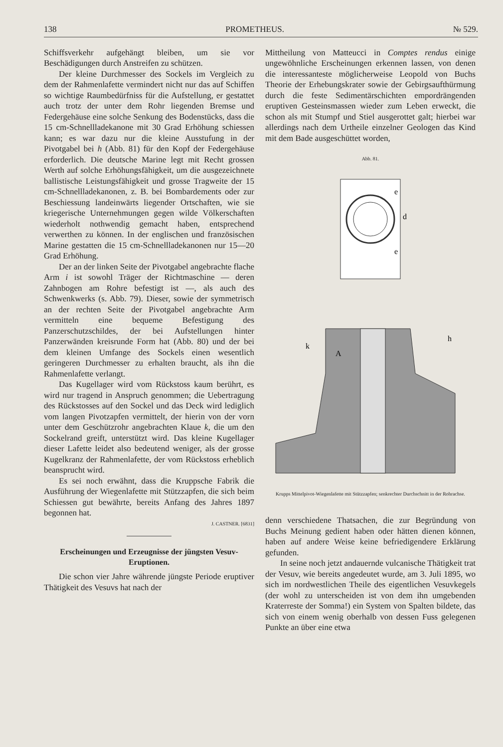138 PROMETHEUS. № 529.
Schiffsverkehr aufgehängt bleiben, um sie vor Beschädigungen durch Anstreifen zu schützen.
Der kleine Durchmesser des Sockels im Vergleich zu dem der Rahmenlafette vermindert nicht nur das auf Schiffen so wichtige Raumbedürfniss für die Aufstellung, er gestattet auch trotz der unter dem Rohr liegenden Bremse und Federgehäuse eine solche Senkung des Bodenstücks, dass die 15 cm-Schnellladekanone mit 30 Grad Erhöhung schiessen kann; es war dazu nur die kleine Ausstufung in der Pivotgabel bei h (Abb. 81) für den Kopf der Federgehäuse erforderlich. Die deutsche Marine legt mit Recht grossen Werth auf solche Erhöhungsfähigkeit, um die ausgezeichnete ballistische Leistungsfähigkeit und grosse Tragweite der 15 cm-Schnellladekanonen, z. B. bei Bombardements oder zur Beschiessung landeinwärts liegender Ortschaften, wie sie kriegerische Unternehmungen gegen wilde Völkerschaften wiederholt nothwendig gemacht haben, entsprechend verwerthen zu können. In der englischen und französischen Marine gestatten die 15 cm-Schnellladekanonen nur 15—20 Grad Erhöhung.
Der an der linken Seite der Pivotgabel angebrachte flache Arm i ist sowohl Träger der Richtmaschine — deren Zahnbogen am Rohre befestigt ist —, als auch des Schwenkwerks (s. Abb. 79). Dieser, sowie der symmetrisch an der rechten Seite der Pivotgabel angebrachte Arm vermitteln eine bequeme Befestigung des Panzerschutzschildes, der bei Aufstellungen hinter Panzerwänden kreisrunde Form hat (Abb. 80) und der bei dem kleinen Umfange des Sockels einen wesentlich geringeren Durchmesser zu erhalten braucht, als ihn die Rahmenlafette verlangt.
Das Kugellager wird vom Rückstoss kaum berührt, es wird nur tragend in Anspruch genommen; die Uebertragung des Rückstosses auf den Sockel und das Deck wird lediglich vom langen Pivotzapfen vermittelt, der hierin von der vorn unter dem Geschützrohr angebrachten Klaue k, die um den Sockelrand greift, unterstützt wird. Das kleine Kugellager dieser Lafette leidet also bedeutend weniger, als der grosse Kugelkranz der Rahmenlafette, der vom Rückstoss erheblich beansprucht wird.
Es sei noch erwähnt, dass die Kruppsche Fabrik die Ausführung der Wiegenlafette mit Stützzapfen, die sich beim Schiessen gut bewährte, bereits Anfang des Jahres 1897 begonnen hat.
J. CASTNER. [6831]
Erscheinungen und Erzeugnisse der jüngsten Vesuv-Eruptionen.
Die schon vier Jahre währende jüngste Periode eruptiver Thätigkeit des Vesuvs hat nach der
Mittheilung von Matteucci in Comptes rendus einige ungewöhnliche Erscheinungen erkennen lassen, von denen die interessanteste möglicherweise Leopold von Buchs Theorie der Erhebungskrater sowie der Gebirgsaufthürmung durch die feste Sedimentärschichten empordrängenden eruptiven Gesteinsmassen wieder zum Leben erweckt, die schon als mit Stumpf und Stiel ausgerottet galt; hierbei war allerdings nach dem Urtheile einzelner Geologen das Kind mit dem Bade ausgeschüttet worden,
Abb. 81.
d
e
e
A
k
h
Krupps Mittelpivot-Wiegenlafette mit Stützzapfen; senkrechter Durchschnitt in der Rohrachse.
denn verschiedene Thatsachen, die zur Begründung von Buchs Meinung gedient haben oder hätten dienen können, haben auf andere Weise keine befriedigendere Erklärung gefunden.
In seine noch jetzt andauernde vulcanische Thätigkeit trat der Vesuv, wie bereits angedeutet wurde, am 3. Juli 1895, wo sich im nordwestlichen Theile des eigentlichen Vesuvkegels (der wohl zu unterscheiden ist von dem ihn umgebenden Kraterreste der Somma!) ein System von Spalten bildete, das sich von einem wenig oberhalb von dessen Fuss gelegenen Punkte an über eine etwa